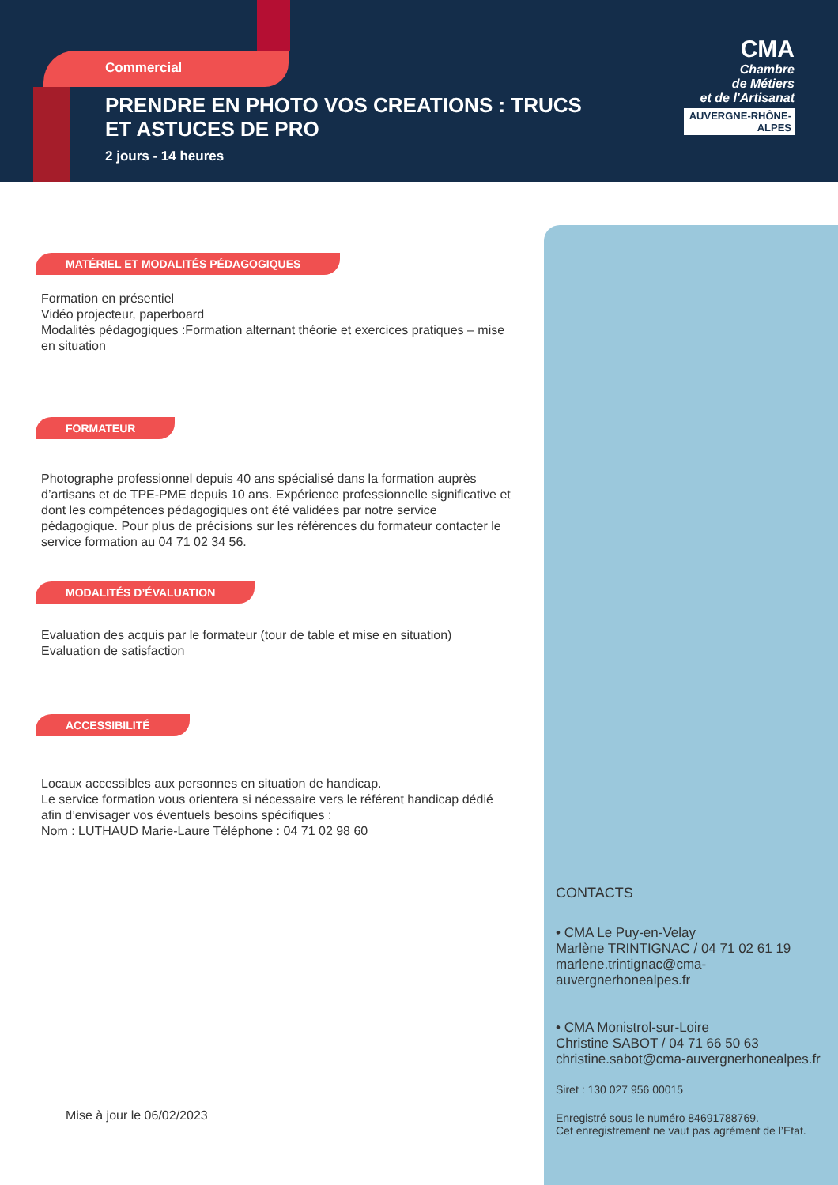Commercial
PRENDRE EN PHOTO VOS CREATIONS : TRUCS ET ASTUCES DE PRO
2 jours - 14 heures
CMA
Chambre
de Métiers
et de l'Artisanat
AUVERGNE-RHÔNE-ALPES
MATÉRIEL ET MODALITÉS PÉDAGOGIQUES
Formation en présentiel
Vidéo projecteur, paperboard
Modalités pédagogiques :Formation alternant théorie et exercices pratiques – mise en situation
FORMATEUR
Photographe professionnel depuis 40 ans spécialisé dans la formation auprès d’artisans et de TPE-PME depuis 10 ans. Expérience professionnelle significative et dont les compétences pédagogiques ont été validées par notre service pédagogique. Pour plus de précisions sur les références du formateur contacter le service formation au 04 71 02 34 56.
MODALITÉS D’ÉVALUATION
Evaluation des acquis par le formateur (tour de table et mise en situation)
Evaluation de satisfaction
ACCESSIBILITÉ
Locaux accessibles aux personnes en situation de handicap.
Le service formation vous orientera si nécessaire vers le référent handicap dédié afin d’envisager vos éventuels besoins spécifiques :
Nom : LUTHAUD Marie-Laure Téléphone : 04 71 02 98 60
Mise à jour le 06/02/2023
CONTACTS
• CMA Le Puy-en-Velay
Marlène TRINTIGNAC / 04 71 02 61 19
marlene.trintignac@cma-auvergnerhonealpes.fr
• CMA Monistrol-sur-Loire
Christine SABOT / 04 71 66 50 63
christine.sabot@cma-auvergnerhonealpes.fr
Siret : 130 027 956 00015
Enregistré sous le numéro 84691788769.
Cet enregistrement ne vaut pas agrément de l’Etat.